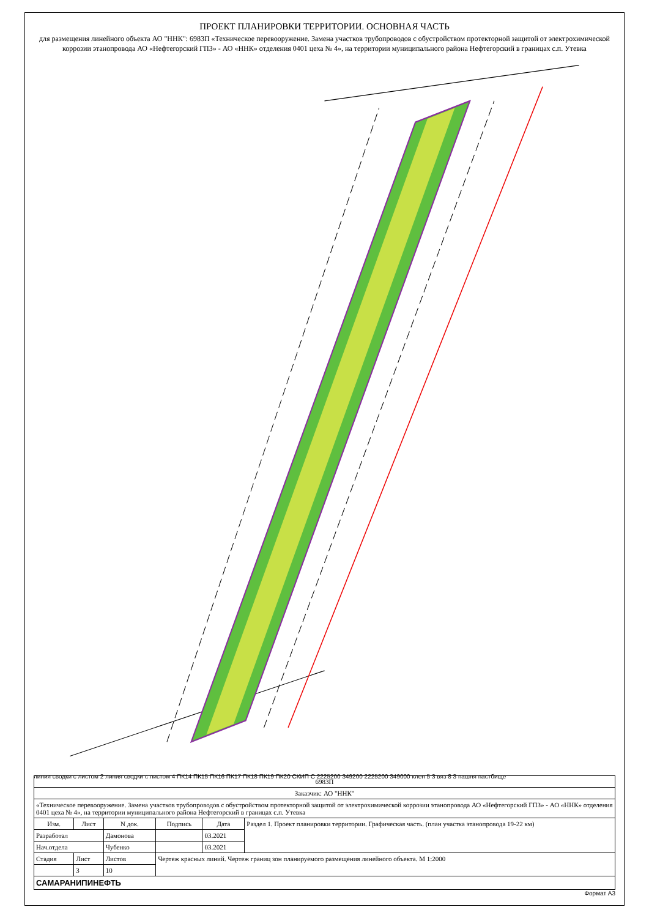ПРОЕКТ ПЛАНИРОВКИ ТЕРРИТОРИИ. ОСНОВНАЯ ЧАСТЬ
для размещения линейного объекта АО "ННК": 6983П «Техническое перевооружение. Замена участков трубопроводов с обустройством протекторной защитой от электрохимической коррозии этанопровода АО «Нефтегорский ГПЗ» - АО «ННК» отделения 0401 цеха № 4», на территории муниципального района Нефтегорский в границах с.п. Утевка
линия сводки с листом 2 линия сводки с листом 4 ПК14 ПК15 ПК16 ПК17 ПК18 ПК19 ПК20 СКИП С 2225200 349200 2225200 349000 клен 5 3 вяз 8 3 пашня пастбище
| 6983П | | | | | |
| Заказчик: АО "ННК" | | | | | |
| «Техническое перевооружение. Замена участков трубопроводов с обустройством протекторной защитой от электрохимической коррозии этанопровода АО «Нефтегорский ГПЗ» - АО «ННК» отделения 0401 цеха № 4», на территории муниципального района Нефтегорский в границах с.п. Утевка | | | | | |
| Изм. | Лист | N док. | Подпись | Дата | Раздел 1. Проект планировки территории. Графическая часть. (план участка этанопровода 19-22 км) |
| Разработал | | Дамонова | | 03.2021 | |
| Нач.отдела | | Чубенко | | 03.2021 | |
| Стадия | Лист | Листов | Чертеж красных линий. Чертеж границ зон планируемого размещения линейного объекта. М 1:2000 | | |
| | 3 | 10 | | | |
| САМАРАНИПИНЕФТЬ | | | | | |
Формат А3